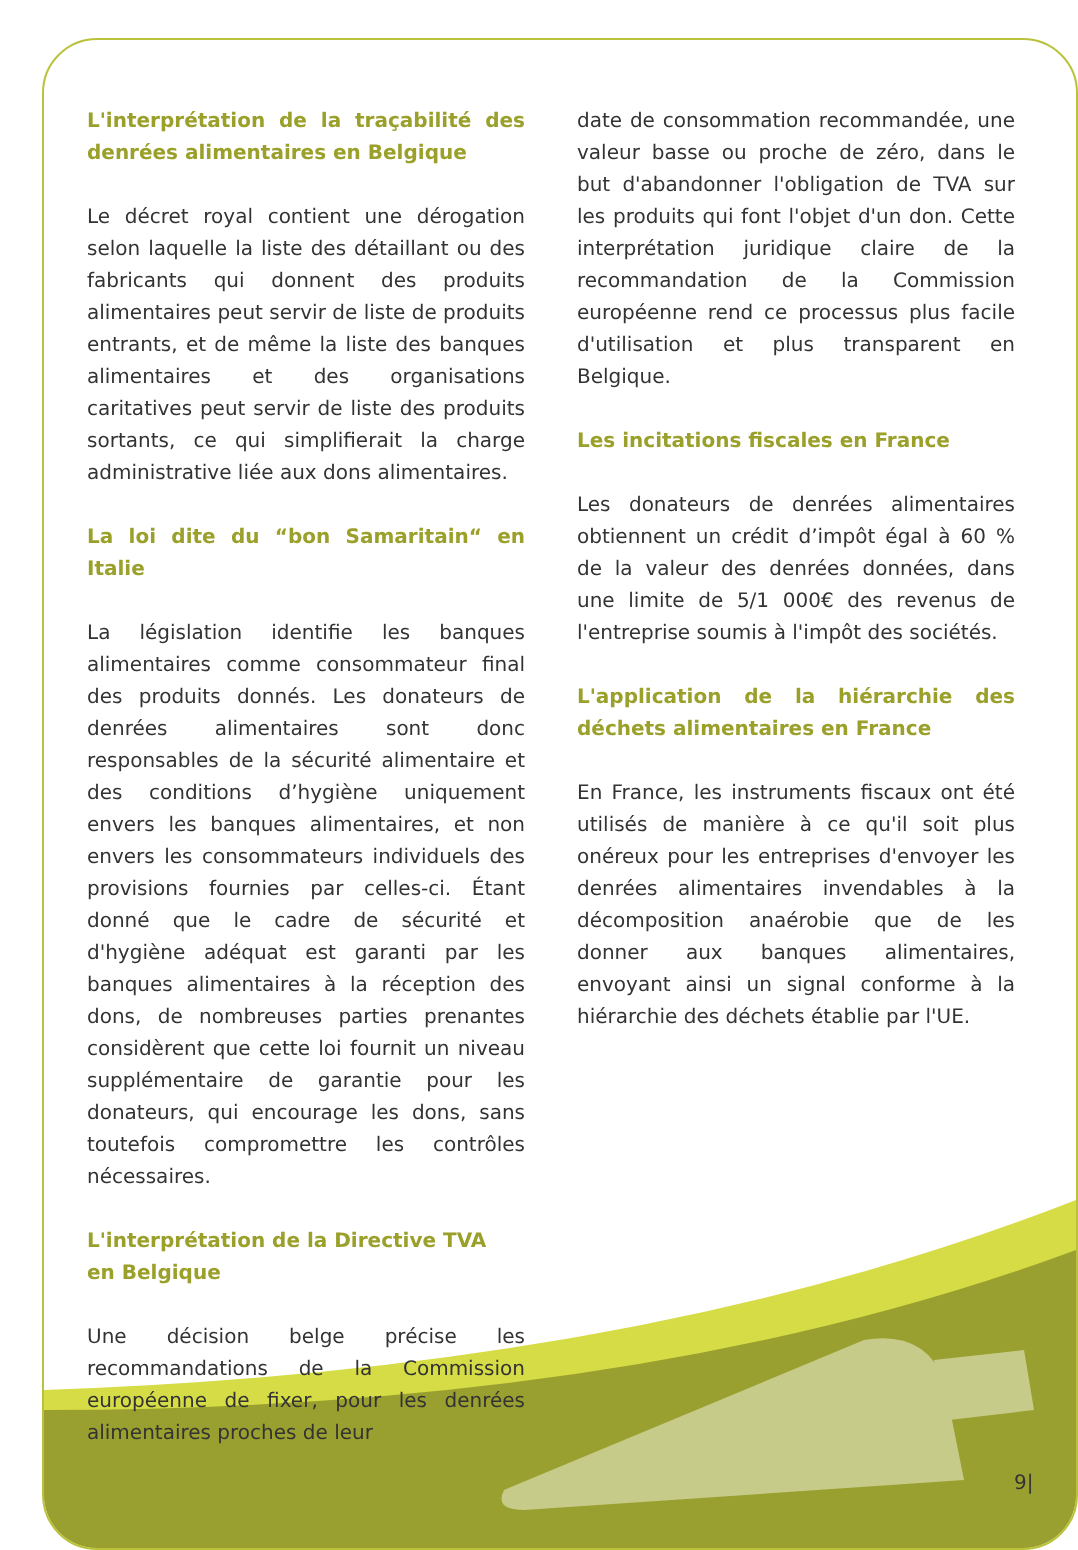L'interprétation de la traçabilité des denrées alimentaires en Belgique
Le décret royal contient une dérogation selon laquelle la liste des détaillant ou des fabricants qui donnent des produits alimentaires peut servir de liste de produits entrants, et de même la liste des banques alimentaires et des organisations caritatives peut servir de liste des produits sortants, ce qui simplifierait la charge administrative liée aux dons alimentaires.
La loi dite du “bon Samaritain“ en Italie
La législation identifie les banques alimentaires comme consommateur final des produits donnés. Les donateurs de denrées alimentaires sont donc responsables de la sécurité alimentaire et des conditions d’hygiène uniquement envers les banques alimentaires, et non envers les consommateurs individuels des provisions fournies par celles-ci. Étant donné que le cadre de sécurité et d'hygiène adéquat est garanti par les banques alimentaires à la réception des dons, de nombreuses parties prenantes considèrent que cette loi fournit un niveau supplémentaire de garantie pour les donateurs, qui encourage les dons, sans toutefois compromettre les contrôles nécessaires.
L'interprétation de la Directive TVA
en Belgique
Une décision belge précise les recommandations de la Commission européenne de fixer, pour les denrées alimentaires proches de leur
date de consommation recommandée, une valeur basse ou proche de zéro, dans le but d'abandonner l'obligation de TVA sur les produits qui font l'objet d'un don. Cette interprétation juridique claire de la recommandation de la Commission européenne rend ce processus plus facile d'utilisation et plus transparent en Belgique.
Les incitations fiscales en France
Les donateurs de denrées alimentaires obtiennent un crédit d’impôt égal à 60 % de la valeur des denrées données, dans une limite de 5/1 000€ des revenus de l'entreprise soumis à l'impôt des sociétés.
L'application de la hiérarchie des déchets alimentaires en France
En France, les instruments fiscaux ont été utilisés de manière à ce qu'il soit plus onéreux pour les entreprises d'envoyer les denrées alimentaires invendables à la décomposition anaérobie que de les donner aux banques alimentaires, envoyant ainsi un signal conforme à la hiérarchie des déchets établie par l'UE.
9|